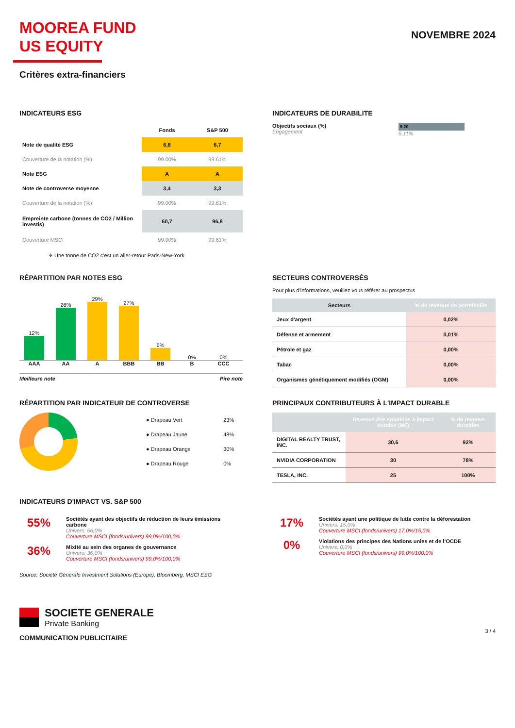MOOREA FUND
US EQUITY
NOVEMBRE 2024
Critères extra-financiers
INDICATEURS ESG
| | Fonds | S&P 500 |
| Note de qualité ESG | 6,8 | 6,7 |
| Couverture de la notation (%) | 99.00% | 99.61% |
| Note ESG | A | A |
| Note de controverse moyenne | 3,4 | 3,3 |
| Couverture de la notation (%) | 99.00% | 99.61% |
| Empreinte carbone (tonnes de CO2 / Million investis) | 60,7 | 96,8 |
| Couverture MSCI | 99.00% | 99.61% |
✈ Une tonne de CO2 c'est un aller-retour Paris-New-York
INDICATEURS DE DURABILITE
Objectifs sociaux (%)
Engagement
5.20
5.11%
RÉPARTITION PAR NOTES ESG
12%
26%
29%
27%
6%
0%
0%
AAA
AA
A
BBB
BB
B
CCC
Meilleure note Pire note
SECTEURS CONTROVERSÉS
Pour plus d'informations, veuillez vous référer au prospectus
| Secteurs | % de revenue de portefeuille |
| --- | --- |
| Jeux d'argent | 0,02% |
| Défense et armement | 0,01% |
| Pétrole et gaz | 0,00% |
| Tabac | 0,00% |
| Organismes génétiquement modifiés (OGM) | 0,00% |
RÉPARTITION PAR INDICATEUR DE CONTROVERSE
| ● Drapeau Vert | 23% |
| ● Drapeau Jaune | 48% |
| ● Drapeau Orange | 30% |
| ● Drapeau Rouge | 0% |
PRINCIPAUX CONTRIBUTEURS À L'IMPACT DURABLE
| | Revenus des solutions à impact durable (M€) | % de revenus durables |
| --- | --- | --- |
| DIGITAL REALTY TRUST, INC. | 30,6 | 92% |
| NVIDIA CORPORATION | 30 | 78% |
| TESLA, INC. | 25 | 100% |
INDICATEURS D'IMPACT VS. S&P 500
55%
Sociétés ayant des objectifs de réduction de leurs émissions carbone
Univers: 56,0%
Couverture MSCI (fonds/univers) 99,0%/100,0%
36%
Mixité au sein des organes de gouvernance
Univers: 36,0%
Couverture MSCI (fonds/univers) 99,0%/100,0%
17%
Sociétés ayant une politique de lutte contre la déforestation
Univers: 15,0%
Couverture MSCI (fonds/univers) 17,0%/15,0%
0%
Violations des principes des Nations unies et de l’OCDE
Univers: 0,0%
Couverture MSCI (fonds/univers) 99,0%/100,0%
Source: Société Générale Investment Solutions (Europe), Bloomberg, MSCI ESG
SOCIETE GENERALE
Private Banking
3 / 4
COMMUNICATION PUBLICITAIRE